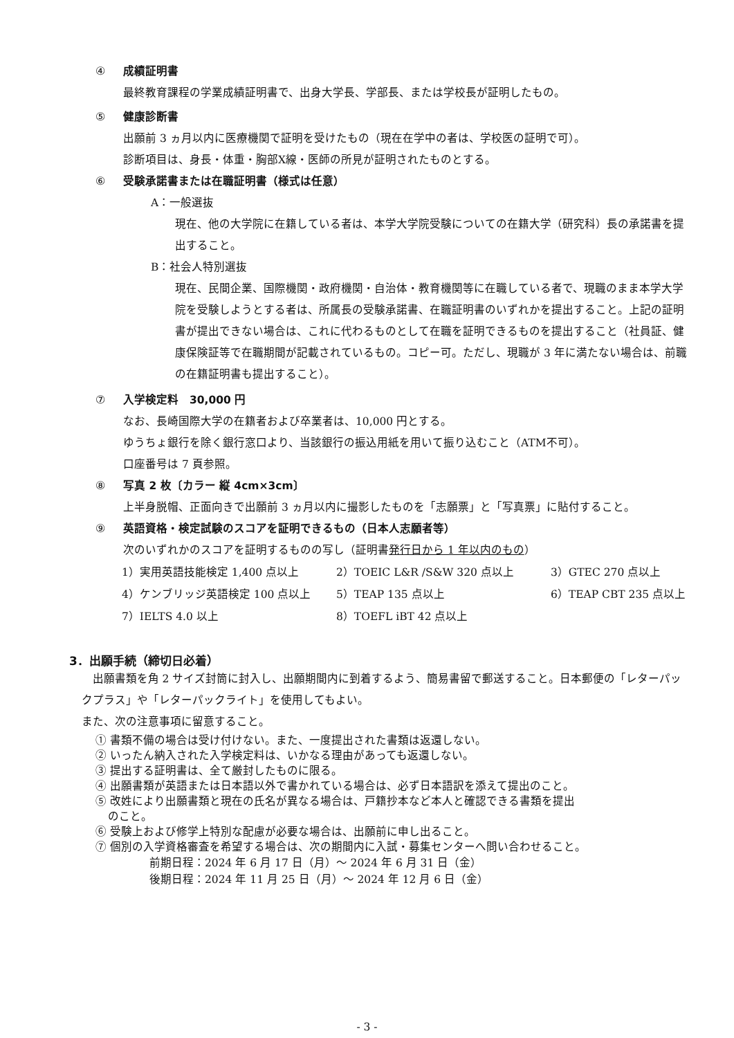④ 成績証明書
最終教育課程の学業成績証明書で、出身大学長、学部長、または学校長が証明したもの。
⑤ 健康診断書
出願前 3 ヵ月以内に医療機関で証明を受けたもの（現在在学中の者は、学校医の証明で可）。
診断項目は、身長・体重・胸部X線・医師の所見が証明されたものとする。
⑥ 受験承諾書または在職証明書（様式は任意）
A：一般選抜
現在、他の大学院に在籍している者は、本学大学院受験についての在籍大学（研究科）長の承諾書を提出すること。
B：社会人特別選抜
現在、民間企業、国際機関・政府機関・自治体・教育機関等に在職している者で、現職のまま本学大学院を受験しようとする者は、所属長の受験承諾書、在職証明書のいずれかを提出すること。上記の証明書が提出できない場合は、これに代わるものとして在職を証明できるものを提出すること（社員証、健康保険証等で在職期間が記載されているもの。コピー可。ただし、現職が 3 年に満たない場合は、前職の在籍証明書も提出すること）。
⑦ 入学検定料　30,000 円
なお、長崎国際大学の在籍者および卒業者は、10,000 円とする。
ゆうちょ銀行を除く銀行窓口より、当該銀行の振込用紙を用いて振り込むこと（ATM不可）。
口座番号は 7 頁参照。
⑧ 写真 2 枚〔カラー 縦 4cm×3cm〕
上半身脱帽、正面向きで出願前 3 ヵ月以内に撮影したものを「志願票」と「写真票」に貼付すること。
⑨ 英語資格・検定試験のスコアを証明できるもの（日本人志願者等）
次のいずれかのスコアを証明するものの写し（証明書発行日から 1 年以内のもの）
1）実用英語技能検定 1,400 点以上 2）TOEIC L&R /S&W 320 点以上 3）GTEC 270 点以上
4）ケンブリッジ英語検定 100 点以上 5）TEAP 135 点以上 6）TEAP CBT 235 点以上
7）IELTS 4.0 以上 8）TOEFL iBT 42 点以上
3．出願手続（締切日必着）
出願書類を角 2 サイズ封筒に封入し、出願期間内に到着するよう、簡易書留で郵送すること。日本郵便の「レターパックプラス」や「レターパックライト」を使用してもよい。
また、次の注意事項に留意すること。
① 書類不備の場合は受け付けない。また、一度提出された書類は返還しない。
② いったん納入された入学検定料は、いかなる理由があっても返還しない。
③ 提出する証明書は、全て厳封したものに限る。
④ 出願書類が英語または日本語以外で書かれている場合は、必ず日本語訳を添えて提出のこと。
⑤ 改姓により出願書類と現在の氏名が異なる場合は、戸籍抄本など本人と確認できる書類を提出
のこと。
⑥ 受験上および修学上特別な配慮が必要な場合は、出願前に申し出ること。
⑦ 個別の入学資格審査を希望する場合は、次の期間内に入試・募集センターへ問い合わせること。
前期日程：2024 年 6 月 17 日（月）～ 2024 年 6 月 31 日（金）
後期日程：2024 年 11 月 25 日（月）～ 2024 年 12 月 6 日（金）
- 3 -